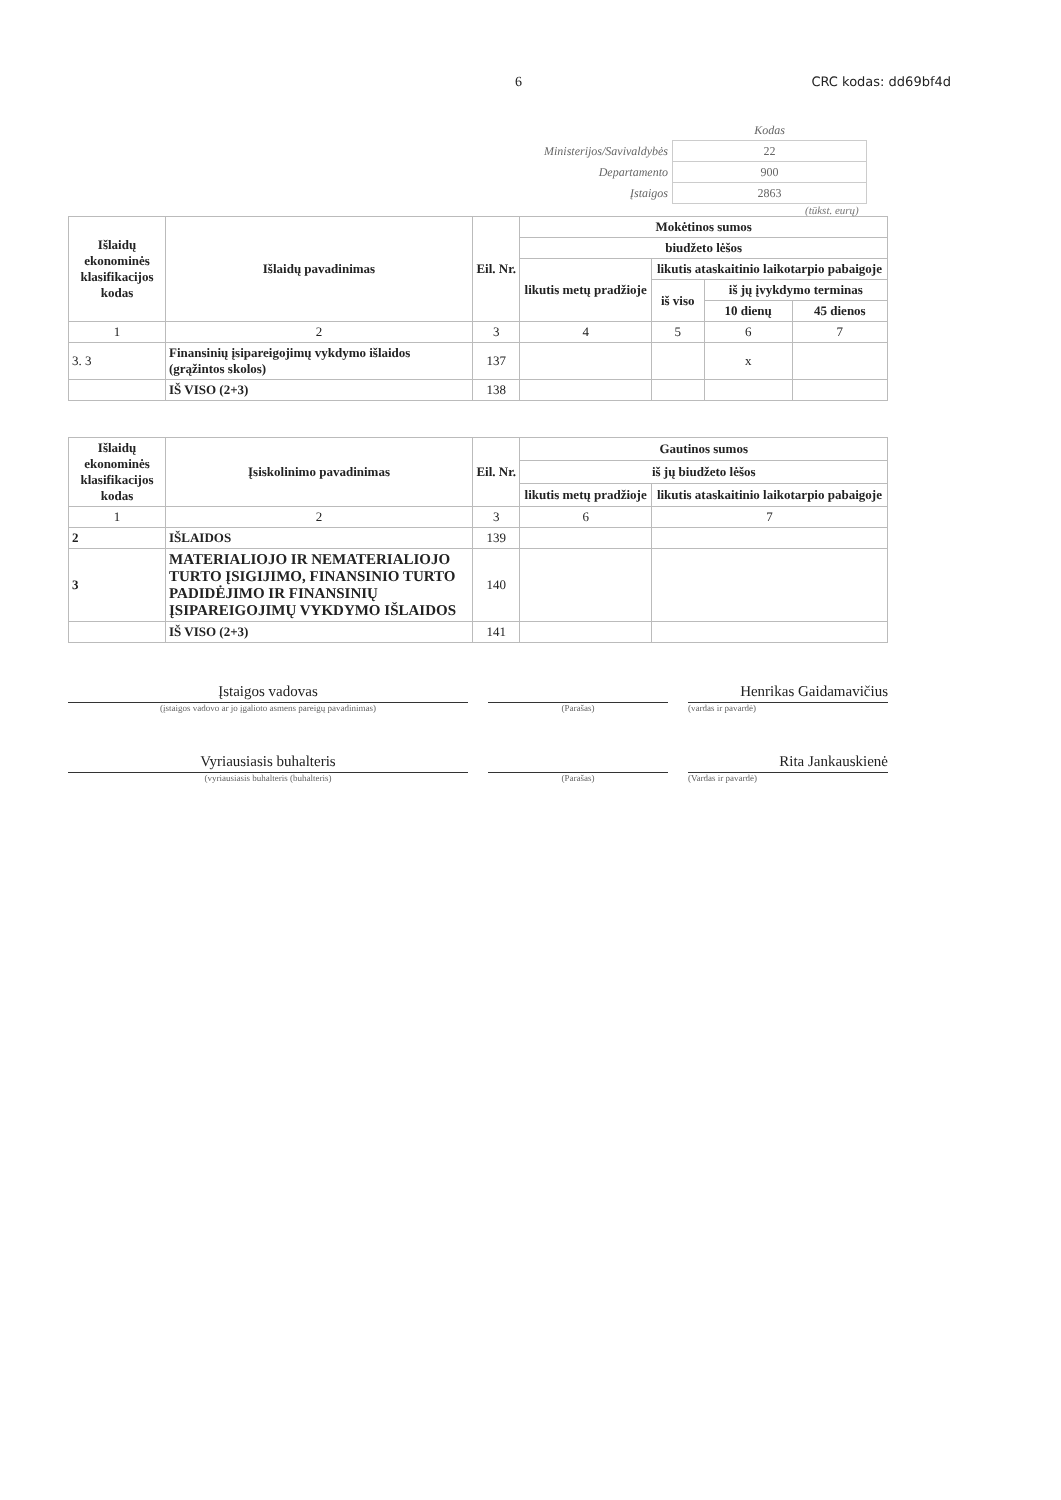6 CRC kodas: dd69bf4d
| | Kodas |
| Ministerijos/Savivaldybės | 22 |
| Departamento | 900 |
| Įstaigos | 2863 |
(tūkst. eurų)
| Išlaidų ekonominės klasifikacijos kodas | Išlaidų pavadinimas | Eil. Nr. | Mokėtinos sumos | | | |
| --- | --- | --- | --- | --- | --- | --- |
| | | | biudžeto lėšos | | | |
| | | | likutis metų pradžioje | likutis ataskaitinio laikotarpio pabaigoje | | |
| | | | | iš viso | iš jų įvykdymo terminas | |
| | | | | | 10 dienų | 45 dienos |
| 1 | 2 | 3 | 4 | 5 | 6 | 7 |
| 3. 3 | Finansinių įsipareigojimų vykdymo išlaidos (grąžintos skolos) | 137 | | | x | |
| | IŠ VISO (2+3) | 138 | | | | |
| Išlaidų ekonominės klasifikacijos kodas | Įsiskolinimo pavadinimas | Eil. Nr. | Gautinos sumos | |
| --- | --- | --- | --- | --- |
| | | | iš jų biudžeto lėšos | |
| | | | likutis metų pradžioje | likutis ataskaitinio laikotarpio pabaigoje |
| 1 | 2 | 3 | 6 | 7 |
| 2 | IŠLAIDOS | 139 | | |
| 3 | MATERIALIOJO IR NEMATERIALIOJO TURTO ĮSIGIJIMO, FINANSINIO TURTO PADIDĖJIMO IR FINANSINIŲ ĮSIPAREIGOJIMŲ VYKDYMO IŠLAIDOS | 140 | | |
| | IŠ VISO (2+3) | 141 | | |
Įstaigos vadovas
Henrikas Gaidamavičius
(įstaigos vadovo ar jo įgalioto asmens pareigų pavadinimas) (Parašas) (vardas ir pavardė)
Vyriausiasis buhalteris
Rita Jankauskienė
(vyriausiasis buhalteris (buhalteris) (Parašas) (Vardas ir pavardė)